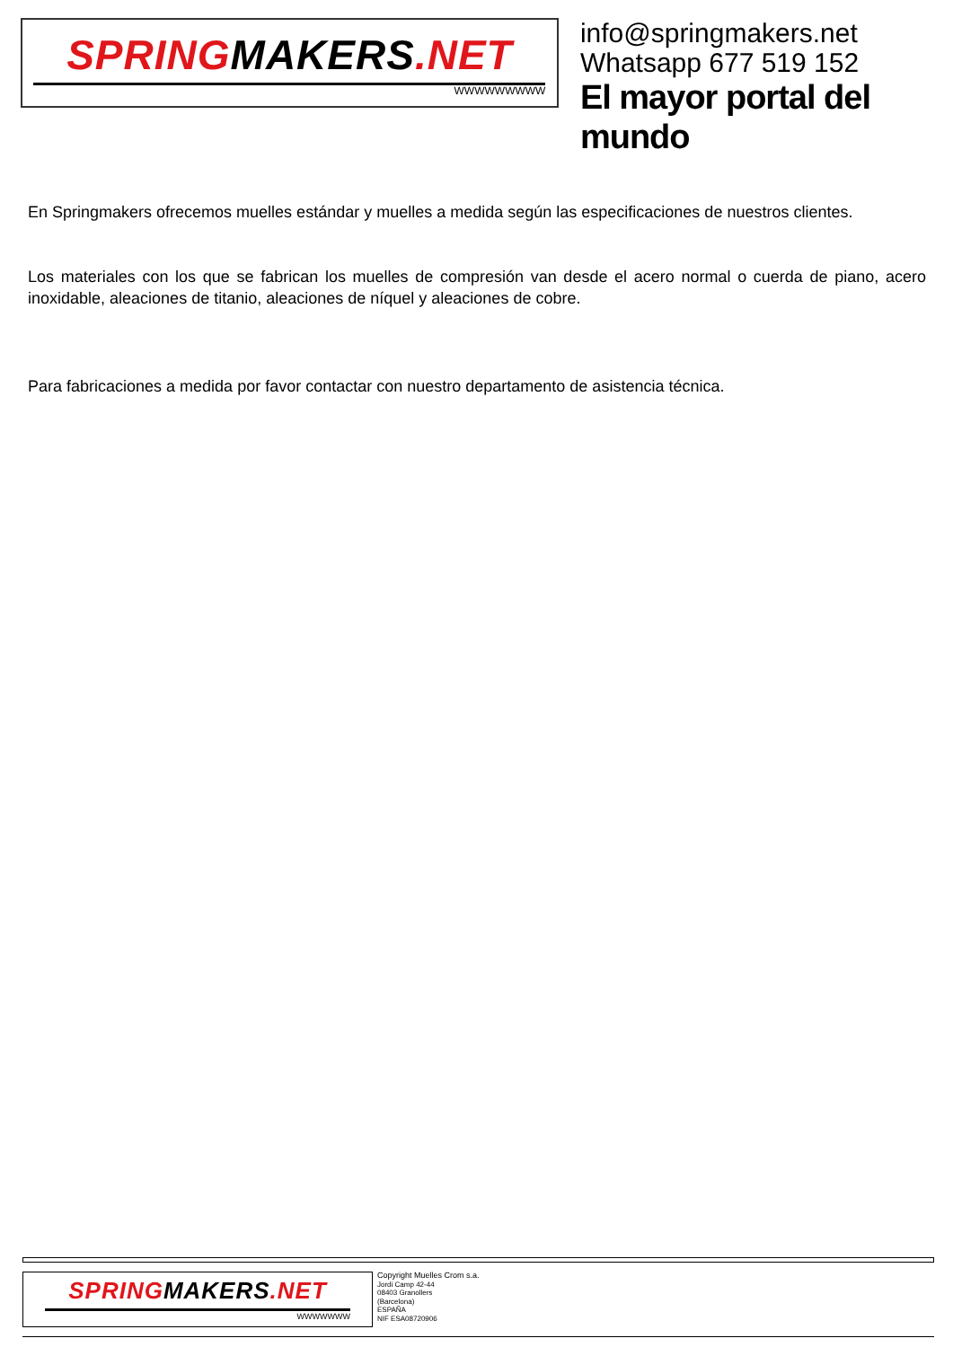SPRINGMAKERS.NET
WWWWWWWWW
info@springmakers.net
Whatsapp 677 519 152
El mayor portal del mundo
En Springmakers ofrecemos muelles estándar y muelles a medida según las especificaciones de nuestros clientes.
Los materiales con los que se fabrican los muelles de compresión van desde el acero normal o cuerda de piano, acero inoxidable, aleaciones de titanio, aleaciones de níquel y aleaciones de cobre.
Para fabricaciones a medida por favor contactar con nuestro departamento de asistencia técnica.
SPRINGMAKERS.NET
WWWWWWW
Copyright Muelles Crom s.a.
Jordi Camp 42-44
08403 Granollers
(Barcelona)
ESPAÑA
NIF ESA08720906